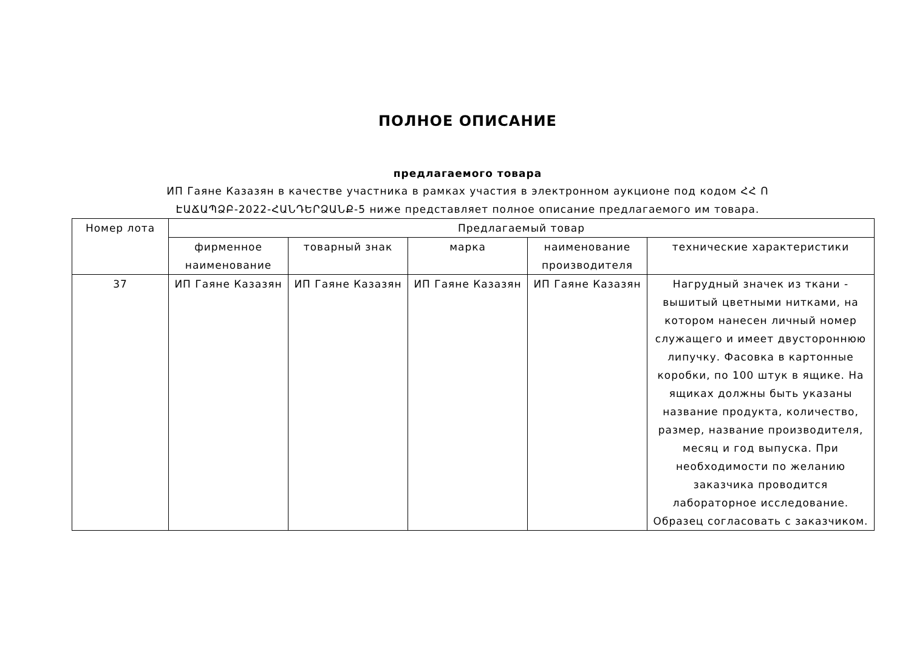ПОЛНОЕ ОПИСАНИЕ
предлагаемого товара
ИП Гаяне Казазян в качестве участника в рамках участия в электронном аукционе под кодом ՀՀ Ո ԷԱՃԱՊՁԲ-2022-ՀԱՆԴԵՐՁԱՆՔ-5 ниже представляет полное описание предлагаемого им товара.
| Номер лота | Предлагаемый товар | | | | |
| --- | --- | --- | --- | --- | --- |
| | фирменное наименование | товарный знак | марка | наименование производителя | технические характеристики |
| 37 | ИП Гаяне Казазян | ИП Гаяне Казазян | ИП Гаяне Казазян | ИП Гаяне Казазян | Нагрудный значек из ткани - вышитый цветными нитками, на котором нанесен личный номер служащего и имеет двустороннюю липучку. Фасовка в картонные коробки, по 100 штук в ящике. На ящиках должны быть указаны название продукта, количество, размер, название производителя, месяц и год выпуска. При необходимости по желанию заказчика проводится лабораторное исследование. Образец согласовать с заказчиком. |